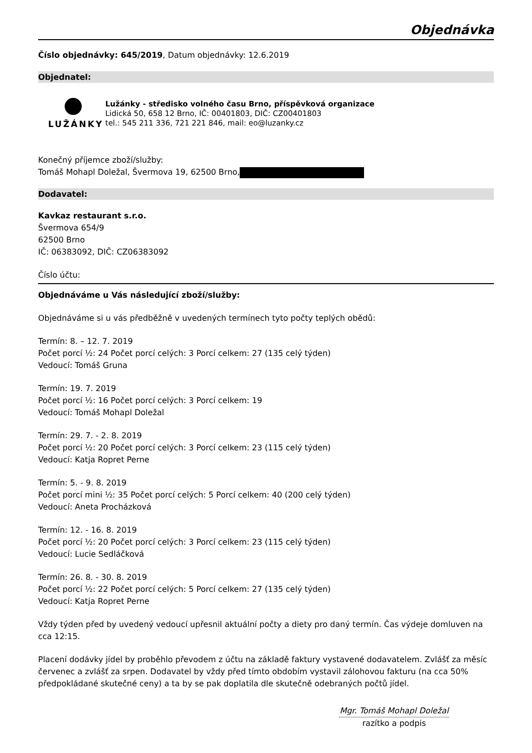Objednávka
Číslo objednávky: 645/2019, Datum objednávky: 12.6.2019
Objednatel:
LUŽÁNKY
Lužánky - středisko volného času Brno, příspěvková organizace
Lidická 50, 658 12 Brno, IČ: 00401803, DIČ: CZ00401803
tel.: 545 211 336, 721 221 846, mail: eo@luzanky.cz
Konečný příjemce zboží/služby:
Tomáš Mohapl Doležal, Švermova 19, 62500 Brno,
Dodavatel:
Kavkaz restaurant s.r.o.
Švermova 654/9
62500 Brno
IČ: 06383092, DIČ: CZ06383092
Číslo účtu:
Objednáváme u Vás následující zboží/služby:
Objednáváme si u vás předběžně v uvedených termínech tyto počty teplých obědů:
Termín: 8. – 12. 7. 2019
Počet porcí ½: 24 Počet porcí celých: 3 Porcí celkem: 27 (135 celý týden)
Vedoucí: Tomáš Gruna
Termín: 19. 7. 2019
Počet porcí ½: 16 Počet porcí celých: 3 Porcí celkem: 19
Vedoucí: Tomáš Mohapl Doležal
Termín: 29. 7. - 2. 8. 2019
Počet porcí ½: 20 Počet porcí celých: 3 Porcí celkem: 23 (115 celý týden)
Vedoucí: Katja Ropret Perne
Termín: 5. - 9. 8. 2019
Počet porcí mini ½: 35 Počet porcí celých: 5 Porcí celkem: 40 (200 celý týden)
Vedoucí: Aneta Procházková
Termín: 12. - 16. 8. 2019
Počet porcí ½: 20 Počet porcí celých: 3 Porcí celkem: 23 (115 celý týden)
Vedoucí: Lucie Sedláčková
Termín: 26. 8. - 30. 8. 2019
Počet porcí ½: 22 Počet porcí celých: 5 Porcí celkem: 27 (135 celý týden)
Vedoucí: Katja Ropret Perne
Vždy týden před by uvedený vedoucí upřesnil aktuální počty a diety pro daný termín. Čas výdeje domluven na cca 12:15.
Placení dodávky jídel by proběhlo převodem z účtu na základě faktury vystavené dodavatelem. Zvlášť za měsíc červenec a zvlášť za srpen. Dodavatel by vždy před tímto obdobím vystavil zálohovou fakturu (na cca 50% předpokládané skutečné ceny) a ta by se pak doplatila dle skutečně odebraných počtů jídel.
Mgr. Tomáš Mohapl Doležal
razítko a podpis